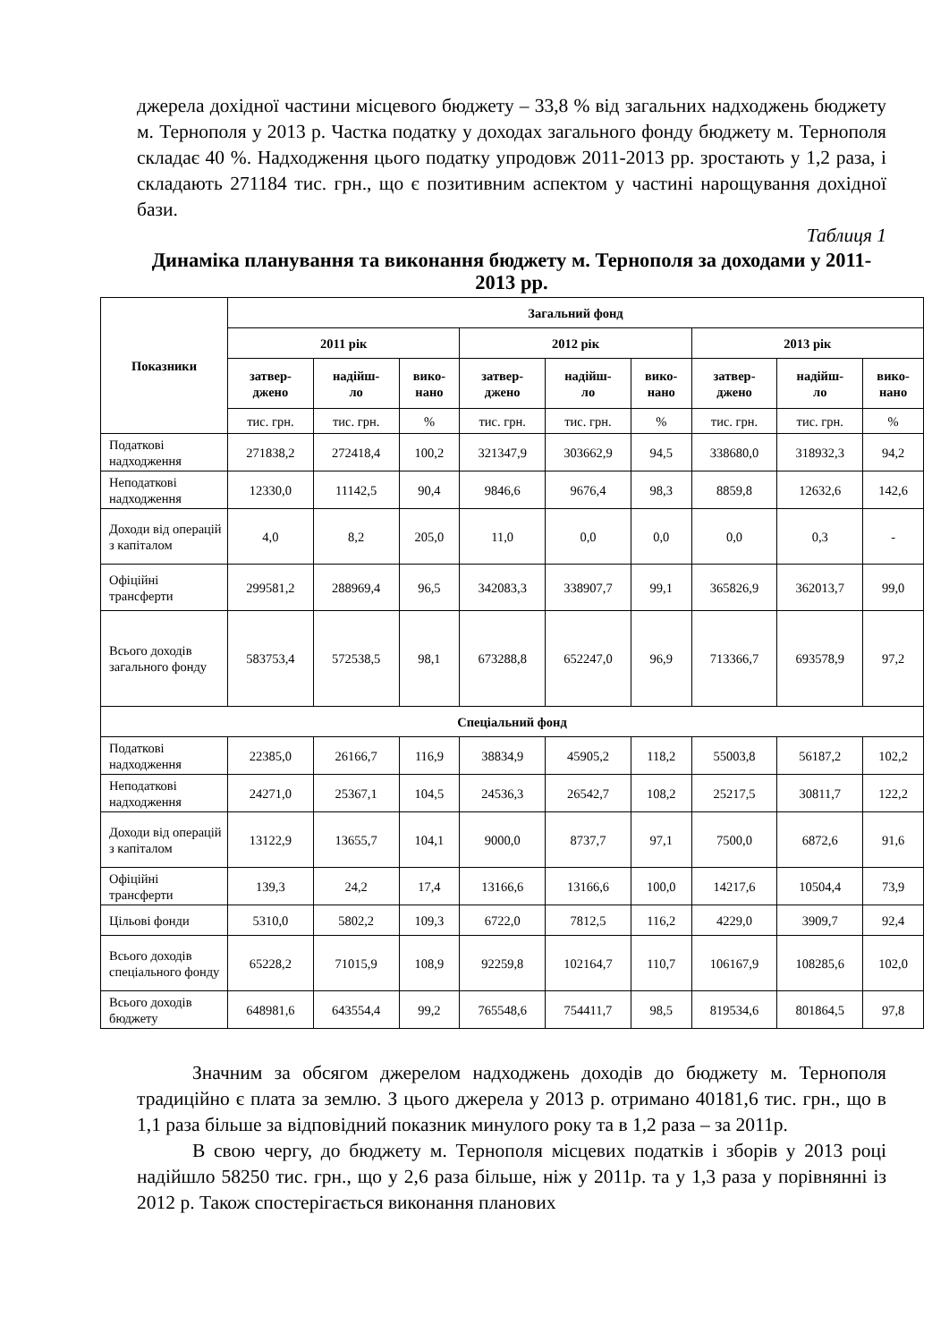джерела дохідної частини місцевого бюджету – 33,8 % від загальних надходжень бюджету м. Тернополя у 2013 р. Частка податку у доходах загального фонду бюджету м. Тернополя складає 40 %. Надходження цього податку упродовж 2011-2013 рр. зростають у 1,2 раза, і складають 271184 тис. грн., що є позитивним аспектом у частині нарощування дохідної бази.
Таблиця 1
Динаміка планування та виконання бюджету м. Тернополя за доходами у 2011-2013 рр.
| Показники | Загальний фонд | | | | | | | | |
| --- | --- | --- | --- | --- | --- | --- | --- | --- | --- |
| | 2011 рік | | | 2012 рік | | | 2013 рік | | |
| | затвер- джено | надійш- ло | вико- нано | затвер- джено | надійш- ло | вико- нано | затвер- джено | надійш- ло | вико- нано |
| | тис. грн. | тис. грн. | % | тис. грн. | тис. грн. | % | тис. грн. | тис. грн. | % |
| Податкові надходження | 271838,2 | 272418,4 | 100,2 | 321347,9 | 303662,9 | 94,5 | 338680,0 | 318932,3 | 94,2 |
| Неподаткові надходження | 12330,0 | 11142,5 | 90,4 | 9846,6 | 9676,4 | 98,3 | 8859,8 | 12632,6 | 142,6 |
| Доходи від операцій з капіталом | 4,0 | 8,2 | 205,0 | 11,0 | 0,0 | 0,0 | 0,0 | 0,3 | - |
| Офіційні трансферти | 299581,2 | 288969,4 | 96,5 | 342083,3 | 338907,7 | 99,1 | 365826,9 | 362013,7 | 99,0 |
| Всього доходів загального фонду | 583753,4 | 572538,5 | 98,1 | 673288,8 | 652247,0 | 96,9 | 713366,7 | 693578,9 | 97,2 |
| Спеціальний фонд | | | | | | | | | |
| Податкові надходження | 22385,0 | 26166,7 | 116,9 | 38834,9 | 45905,2 | 118,2 | 55003,8 | 56187,2 | 102,2 |
| Неподаткові надходження | 24271,0 | 25367,1 | 104,5 | 24536,3 | 26542,7 | 108,2 | 25217,5 | 30811,7 | 122,2 |
| Доходи від операцій з капіталом | 13122,9 | 13655,7 | 104,1 | 9000,0 | 8737,7 | 97,1 | 7500,0 | 6872,6 | 91,6 |
| Офіційні трансферти | 139,3 | 24,2 | 17,4 | 13166,6 | 13166,6 | 100,0 | 14217,6 | 10504,4 | 73,9 |
| Цільові фонди | 5310,0 | 5802,2 | 109,3 | 6722,0 | 7812,5 | 116,2 | 4229,0 | 3909,7 | 92,4 |
| Всього доходів спеціального фонду | 65228,2 | 71015,9 | 108,9 | 92259,8 | 102164,7 | 110,7 | 106167,9 | 108285,6 | 102,0 |
| Всього доходів бюджету | 648981,6 | 643554,4 | 99,2 | 765548,6 | 754411,7 | 98,5 | 819534,6 | 801864,5 | 97,8 |
Значним за обсягом джерелом надходжень доходів до бюджету м. Тернополя традиційно є плата за землю. З цього джерела у 2013 р. отримано 40181,6 тис. грн., що в 1,1 раза більше за відповідний показник минулого року та в 1,2 раза – за 2011р.
В свою чергу, до бюджету м. Тернополя місцевих податків і зборів у 2013 році надійшло 58250 тис. грн., що у 2,6 раза більше, ніж у 2011р. та у 1,3 раза у порівнянні із 2012 р. Також спостерігається виконання планових